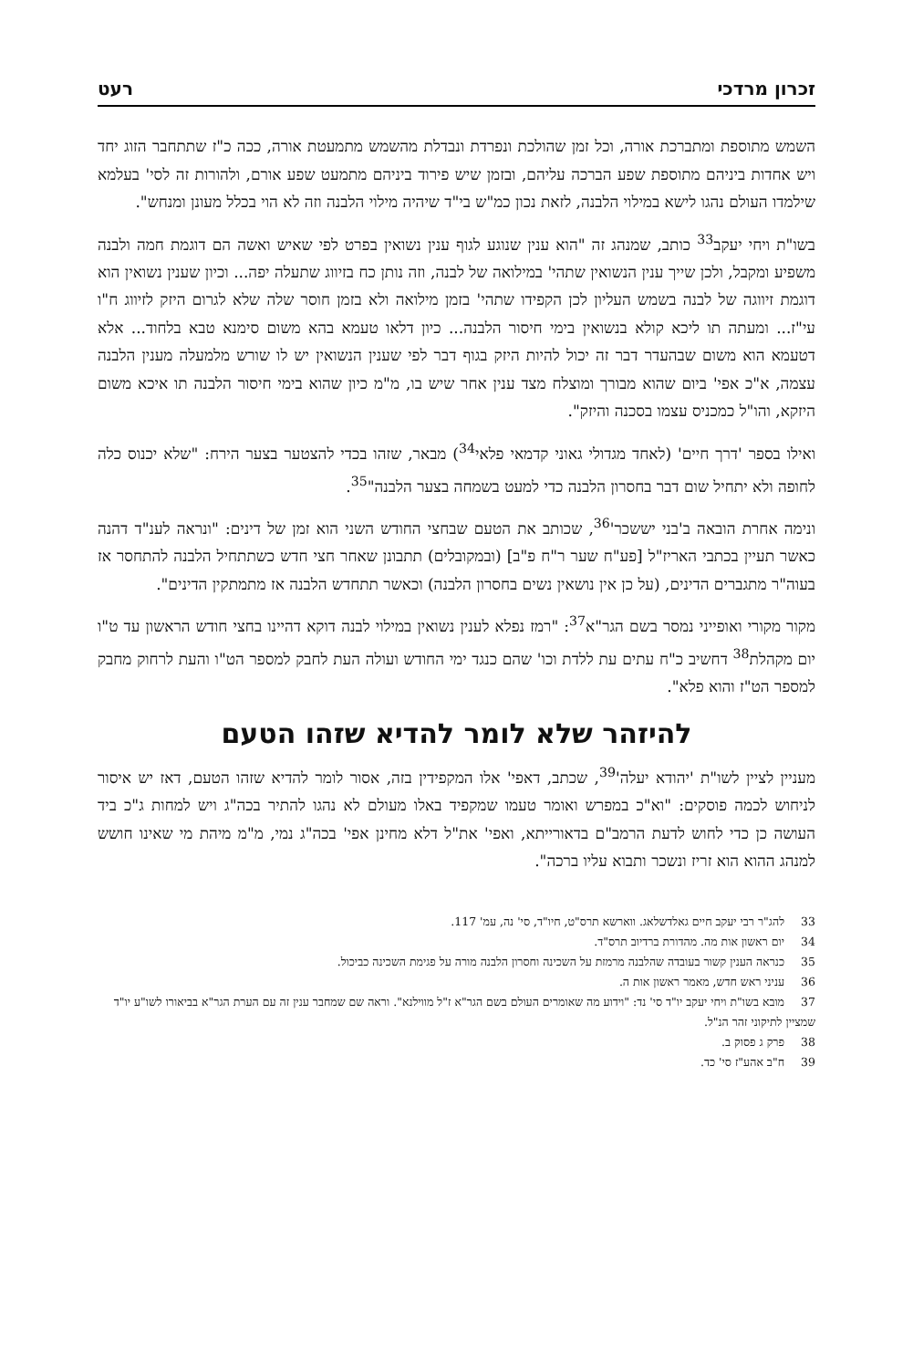זכרון מרדכי רעט
השמש מתוספת ומתברכת אורה, וכל זמן שהולכת ונפרדת ונבדלת מהשמש מתמעטת אורה, ככה כ"ז שתתחבר הזוג יחד ויש אחדות ביניהם מתוספת שפע הברכה עליהם, ובזמן שיש פירוד ביניהם מתמעט שפע אורם, ולהורות זה לסי' בעלמא שילמדו העולם נהגו לישא במילוי הלבנה, לזאת נכון כמ"ש בי"ד שיהיה מילוי הלבנה וזה לא הוי בכלל מעונן ומנחש".
בשו"ת ויחי יעקב<sup>33</sup> כותב, שמנהג זה "הוא ענין שנוגע לגוף ענין נשואין בפרט לפי שאיש ואשה הם דוגמת חמה ולבנה משפיע ומקבל, ולכן שייך ענין הנשואין שתהי' במילואה של לבנה, וזה נותן כח בזיווג שתעלה יפה... וכיון שענין נשואין הוא דוגמת זיווגה של לבנה בשמש העליון לכן הקפידו שתהי' בזמן מילואה ולא בזמן חוסר שלה שלא לגרום היזק לזיווג ח"ו עי"ז... ומעתה תו ליכא קולא בנשואין בימי חיסור הלבנה... כיון דלאו טעמא בהא משום סימנא טבא בלחוד... אלא דטעמא הוא משום שבהעדר דבר זה יכול להיות היזק בגוף דבר לפי שענין הנשואין יש לו שורש מלמעלה מענין הלבנה עצמה, א"כ אפי' ביום שהוא מבורך ומוצלח מצד ענין אחר שיש בו, מ"מ כיון שהוא בימי חיסור הלבנה תו איכא משום היזקא, והו"ל כמכניס עצמו בסכנה והיזק".
ואילו בספר 'דרך חיים' (לאחד מגדולי גאוני קדמאי פלאי<sup>34</sup>) מבאר, שזהו בכדי להצטער בצער הירח: "שלא יכנוס כלה לחופה ולא יתחיל שום דבר בחסרון הלבנה כדי למעט בשמחה בצער הלבנה"<sup>35</sup>.
ונימה אחרת הובאה ב'בני יששכר'<sup>36</sup>, שכותב את הטעם שבחצי החודש השני הוא זמן של דינים: "ונראה לענ"ד דהנה כאשר תעיין בכתבי האריז"ל [פע"ח שער ר"ח פ"ב] (ובמקובלים) תתבונן שאחר חצי חדש כשתתחיל הלבנה להתחסר אז בעוה"ר מתגברים הדינים, (על כן אין נושאין נשים בחסרון הלבנה) וכאשר תתחדש הלבנה אז מתמתקין הדינים".
מקור מקורי ואופייני נמסר בשם הגר"א<sup>37</sup>: "רמז נפלא לענין נשואין במילוי לבנה דוקא דהיינו בחצי חודש הראשון עד ט"ו יום מקהלת<sup>38</sup> דחשיב כ"ח עתים עת ללדת וכו' שהם כנגד ימי החודש ועולה העת לחבק למספר הט"ו והעת לרחוק מחבק למספר הט"ז והוא פלא".
להיזהר שלא לומר להדיא שזהו הטעם
מעניין לציין לשו"ת 'יהודא יעלה'<sup>39</sup>, שכתב, דאפי' אלו המקפידין בזה, אסור לומר להדיא שזהו הטעם, דאז יש איסור לניחוש לכמה פוסקים: "וא"כ במפרש ואומר טעמו שמקפיד באלו מעולם לא נהגו להתיר בכה"ג ויש למחות ג"כ ביד העושה כן כדי לחוש לדעת הרמב"ם בדאורייתא, ואפי' את"ל דלא מחינן אפי' בכה"ג נמי, מ"מ מיהת מי שאינו חושש למנהג ההוא הוא זריז ונשכר ותבוא עליו ברכה".
33 להג"ר רבי יעקב חיים גאלדשלאג. ווארשא תרס"ט, חיו"ד, סי' נה, עמ' 117.
34 יום ראשון אות מה. מהדורת ברדיוב תרס"ד.
35 כנראה הענין קשור בעובדה שהלבנה מרמזת על השכינה וחסרון הלבנה מורה על פגימת השכינה כביכול.
36 עניני ראש חדש, מאמר ראשון אות ה.
37 מובא בשו"ת ויחי יעקב יו"ד סי' נד: "וידוע מה שאומרים העולם בשם הגר"א ז"ל מווילנא". וראה שם שמחבר ענין זה עם הערת הגר"א בביאורו לשו"ע יו"ד שמציין לתיקוני זהר הנ"ל.
38 פרק ג פסוק ב.
39 ח"ב אהע"ז סי' כד.